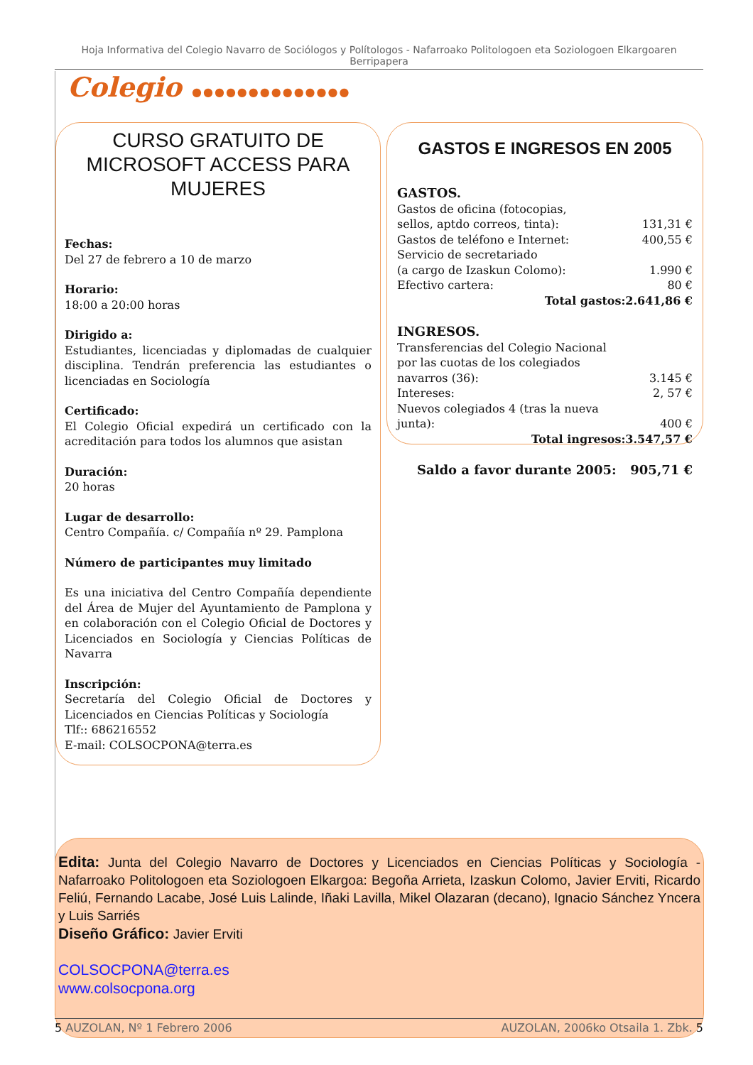Hoja Informativa del Colegio Navarro de Sociólogos y Polítologos - Nafarroako Politologoen eta Soziologoen Elkargoaren Berripapera
Colegio ●●●●●●●●●●●●●●
CURSO GRATUITO DE MICROSOFT ACCESS PARA MUJERES
Fechas:
Del 27 de febrero a 10 de marzo
Horario:
18:00 a 20:00 horas
Dirigido a:
Estudiantes, licenciadas y diplomadas de cualquier disciplina. Tendrán preferencia las estudiantes o licenciadas en Sociología
Certificado:
El Colegio Oficial expedirá un certificado con la acreditación para todos los alumnos que asistan
Duración:
20 horas
Lugar de desarrollo:
Centro Compañía. c/ Compañía nº 29. Pamplona
Número de participantes muy limitado
Es una iniciativa del Centro Compañía dependiente del Área de Mujer del Ayuntamiento de Pamplona y en colaboración con el Colegio Oficial de Doctores y Licenciados en Sociología y Ciencias Políticas de Navarra
Inscripción:
Secretaría del Colegio Oficial de Doctores y Licenciados en Ciencias Políticas y Sociología
Tlf:: 686216552
E-mail: COLSOCPONA@terra.es
GASTOS E INGRESOS EN 2005
| GASTOS. | |
| Gastos de oficina (fotocopias, sellos, aptdo correos, tinta): | 131,31 € |
| Gastos de teléfono e Internet: | 400,55 € |
| Servicio de secretariado (a cargo de Izaskun Colomo): | 1.990 € |
| Efectivo cartera: | 80 € |
| Total gastos: | 2.641,86 € |
| INGRESOS. | |
| Transferencias del Colegio Nacional por las cuotas de los colegiados navarros (36): | 3.145 € |
| Intereses: | 2, 57 € |
| Nuevos colegiados 4 (tras la nueva junta): | 400 € |
| Total ingresos: | 3.547,57 € |
| Saldo a favor durante 2005: | 905,71 € |
Edita: Junta del Colegio Navarro de Doctores y Licenciados en Ciencias Políticas y Sociología - Nafarroako Politologoen eta Soziologoen Elkargoa: Begoña Arrieta, Izaskun Colomo, Javier Erviti, Ricardo Feliú, Fernando Lacabe, José Luis Lalinde, Iñaki Lavilla, Mikel Olazaran (decano), Ignacio Sánchez Yncera y Luis Sarriés
Diseño Gráfico: Javier Erviti
COLSOCPONA@terra.es
www.colsocpona.org
5 AUZOLAN, Nº 1 Febrero 2006 AUZOLAN, 2006ko Otsaila 1. Zbk. 5